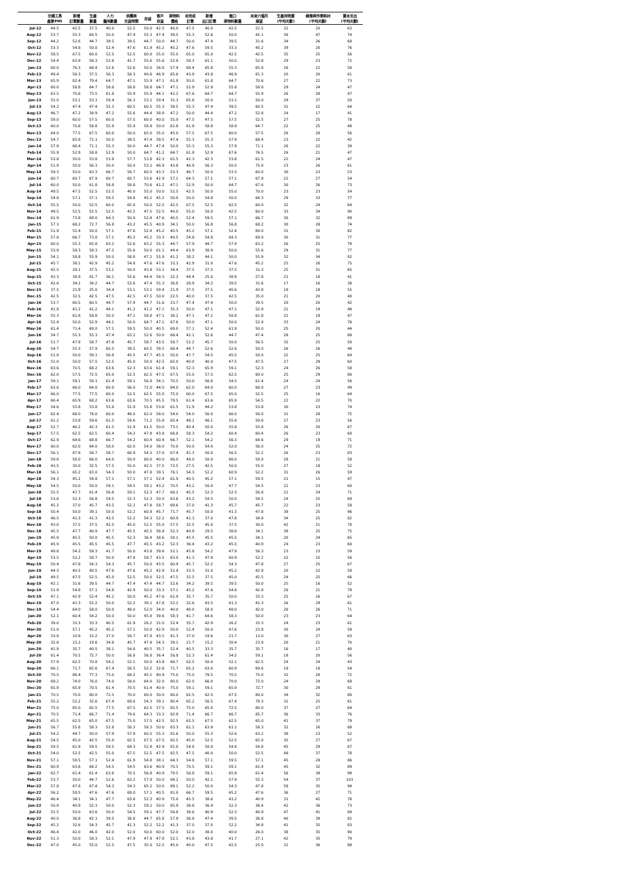| | 交通工具 產業PMI | 新增 訂單數量 | 生產 數量 | 人力 僱用數量 | 供應商 交貨時間 | 存貨 | 客戶 存貨 | 原物料 價格 | 未完成 訂單 | 新增 出口訂單 | 進口 原物料數量 | 未來六個月 展望 | 生產用物資 (平均天數) | 維修與作業耗材 (平均天數) | 資本支出 (平均天數) |
| --- | --- | --- | --- | --- | --- | --- | --- | --- | --- | --- | --- | --- | --- | --- | --- |
| Jul-12 | 44.5 | 42.5 | 37.5 | 40.0 | 52.5 | 50.0 | 42.5 | 40.0 | 47.5 | 40.0 | 42.5 | 22.5 | 32 | 20 | 63 |
| Aug-12 | 53.7 | 55.3 | 60.5 | 50.0 | 47.4 | 55.3 | 47.4 | 39.5 | 55.3 | 52.6 | 50.0 | 42.1 | 36 | 47 | 74 |
| Sep-12 | 44.2 | 52.6 | 44.7 | 39.5 | 39.5 | 44.7 | 50.0 | 44.7 | 50.0 | 47.4 | 39.5 | 31.6 | 34 | 26 | 68 |
| Oct-12 | 53.3 | 54.8 | 50.0 | 52.4 | 47.6 | 61.9 | 45.2 | 45.2 | 47.6 | 59.5 | 33.3 | 45.2 | 39 | 20 | 76 |
| Nov-12 | 58.5 | 67.5 | 60.0 | 52.5 | 52.5 | 60.0 | 55.0 | 55.0 | 65.0 | 65.0 | 42.5 | 42.5 | 35 | 25 | 56 |
| Dec-12 | 54.4 | 63.9 | 58.3 | 52.8 | 41.7 | 55.6 | 55.6 | 52.8 | 58.3 | 61.1 | 50.0 | 52.8 | 29 | 23 | 72 |
| Jan-13 | 60.0 | 76.3 | 68.4 | 52.6 | 52.6 | 50.0 | 36.8 | 57.9 | 68.4 | 65.8 | 55.3 | 65.8 | 26 | 22 | 58 |
| Feb-13 | 49.4 | 56.3 | 37.5 | 56.3 | 56.3 | 40.6 | 46.9 | 65.6 | 43.8 | 43.8 | 46.9 | 81.3 | 20 | 20 | 61 |
| Mar-13 | 65.9 | 82.4 | 79.4 | 64.7 | 47.1 | 55.9 | 47.1 | 61.8 | 50.0 | 61.8 | 64.7 | 70.6 | 27 | 22 | 73 |
| Apr-13 | 60.0 | 58.8 | 64.7 | 58.8 | 58.8 | 58.8 | 64.7 | 47.1 | 52.9 | 52.9 | 55.9 | 58.8 | 29 | 24 | 47 |
| May-13 | 63.5 | 70.6 | 73.5 | 61.8 | 55.9 | 55.9 | 44.1 | 41.2 | 67.6 | 64.7 | 64.7 | 55.9 | 26 | 28 | 47 |
| Jun-13 | 55.0 | 53.1 | 53.1 | 59.4 | 56.3 | 53.1 | 59.4 | 31.3 | 65.6 | 50.0 | 53.1 | 50.0 | 29 | 37 | 50 |
| Jul-13 | 54.2 | 47.4 | 47.4 | 55.3 | 60.5 | 60.5 | 55.3 | 39.5 | 55.3 | 47.4 | 39.5 | 60.5 | 31 | 22 | 64 |
| Aug-13 | 46.7 | 47.2 | 38.9 | 47.2 | 55.6 | 44.4 | 38.9 | 47.2 | 50.0 | 44.4 | 47.2 | 52.8 | 24 | 17 | 41 |
| Sep-13 | 59.0 | 60.0 | 57.5 | 60.0 | 57.5 | 60.0 | 40.0 | 55.0 | 47.5 | 47.5 | 57.5 | 52.5 | 27 | 25 | 78 |
| Oct-13 | 60.0 | 70.6 | 58.8 | 55.9 | 55.9 | 58.8 | 50.0 | 61.8 | 61.8 | 58.8 | 58.8 | 64.7 | 22 | 25 | 49 |
| Nov-13 | 64.0 | 77.5 | 67.5 | 60.0 | 50.0 | 65.0 | 35.0 | 45.0 | 57.5 | 67.5 | 60.0 | 57.5 | 26 | 28 | 56 |
| Dec-13 | 54.7 | 65.8 | 71.1 | 50.0 | 39.5 | 47.4 | 39.5 | 47.4 | 55.3 | 55.3 | 57.9 | 68.4 | 23 | 22 | 42 |
| Jan-14 | 57.9 | 68.4 | 71.1 | 55.3 | 50.0 | 44.7 | 47.4 | 50.0 | 55.3 | 55.3 | 57.9 | 71.1 | 26 | 22 | 39 |
| Feb-14 | 55.9 | 52.9 | 58.8 | 52.9 | 50.0 | 64.7 | 41.2 | 64.7 | 61.8 | 52.9 | 67.6 | 76.5 | 26 | 21 | 47 |
| Mar-14 | 53.8 | 50.0 | 53.8 | 53.8 | 57.7 | 53.8 | 42.3 | 61.5 | 42.3 | 42.3 | 53.8 | 61.5 | 22 | 24 | 47 |
| Apr-14 | 51.9 | 50.0 | 56.3 | 50.0 | 50.0 | 53.1 | 46.9 | 43.8 | 46.9 | 56.3 | 50.0 | 75.0 | 23 | 26 | 61 |
| May-14 | 59.3 | 50.0 | 63.3 | 66.7 | 56.7 | 60.0 | 43.3 | 53.3 | 46.7 | 50.0 | 53.3 | 60.0 | 30 | 23 | 53 |
| Jun-14 | 60.7 | 60.7 | 67.9 | 60.7 | 60.7 | 53.6 | 42.9 | 57.1 | 64.3 | 57.1 | 57.1 | 67.9 | 22 | 27 | 54 |
| Jul-14 | 60.0 | 50.0 | 61.8 | 58.8 | 58.8 | 70.6 | 41.2 | 47.1 | 52.9 | 50.0 | 64.7 | 67.6 | 30 | 26 | 73 |
| Aug-14 | 49.5 | 47.5 | 52.5 | 52.5 | 40.0 | 55.0 | 50.0 | 52.5 | 42.5 | 50.0 | 55.0 | 70.0 | 23 | 23 | 54 |
| Sep-14 | 54.8 | 57.1 | 57.1 | 59.5 | 54.8 | 45.2 | 45.2 | 50.0 | 50.0 | 54.8 | 50.0 | 64.3 | 29 | 33 | 77 |
| Oct-14 | 55.5 | 50.0 | 52.5 | 60.0 | 65.0 | 50.0 | 52.5 | 42.5 | 67.5 | 52.5 | 62.5 | 60.0 | 32 | 24 | 64 |
| Nov-14 | 49.5 | 52.5 | 52.5 | 52.5 | 42.5 | 47.5 | 52.5 | 40.0 | 55.0 | 50.0 | 42.5 | 60.0 | 33 | 34 | 90 |
| Dec-14 | 61.9 | 73.8 | 69.0 | 64.3 | 50.0 | 52.4 | 47.6 | 40.5 | 52.4 | 59.5 | 57.1 | 66.7 | 30 | 32 | 89 |
| Jan-15 | 57.3 | 68.2 | 72.7 | 56.8 | 43.2 | 45.5 | 40.9 | 34.1 | 50.0 | 56.8 | 56.8 | 68.2 | 30 | 28 | 74 |
| Feb-15 | 51.9 | 52.4 | 50.0 | 57.1 | 47.6 | 52.4 | 45.2 | 40.5 | 45.2 | 57.1 | 52.4 | 69.0 | 31 | 30 | 82 |
| Mar-15 | 57.6 | 66.7 | 73.8 | 57.1 | 45.2 | 45.2 | 33.3 | 40.5 | 54.8 | 54.8 | 64.3 | 69.0 | 30 | 31 | 77 |
| Apr-15 | 60.0 | 55.3 | 65.8 | 63.2 | 52.6 | 63.2 | 55.3 | 44.7 | 57.9 | 44.7 | 57.9 | 63.2 | 26 | 25 | 79 |
| May-15 | 53.9 | 58.3 | 58.3 | 47.2 | 55.6 | 50.0 | 61.1 | 44.4 | 63.9 | 38.9 | 50.0 | 55.6 | 29 | 31 | 77 |
| Jun-15 | 54.1 | 58.8 | 55.9 | 50.0 | 58.8 | 47.1 | 55.9 | 41.2 | 38.2 | 44.1 | 50.0 | 55.9 | 32 | 34 | 92 |
| Jul-15 | 45.7 | 38.1 | 42.9 | 45.2 | 54.8 | 47.6 | 47.6 | 33.3 | 42.9 | 31.0 | 47.6 | 45.2 | 25 | 26 | 75 |
| Aug-15 | 42.5 | 28.1 | 37.5 | 53.1 | 50.0 | 43.8 | 53.1 | 34.4 | 37.5 | 37.5 | 37.5 | 31.3 | 25 | 31 | 65 |
| Sep-15 | 43.3 | 38.9 | 41.7 | 36.1 | 55.6 | 44.4 | 58.3 | 22.2 | 44.4 | 25.0 | 38.9 | 27.8 | 21 | 18 | 41 |
| Oct-15 | 42.6 | 34.2 | 34.2 | 44.7 | 52.6 | 47.4 | 55.3 | 36.8 | 28.9 | 34.2 | 39.5 | 31.6 | 17 | 16 | 38 |
| Nov-15 | 37.5 | 21.9 | 25.0 | 34.4 | 53.1 | 53.1 | 59.4 | 21.9 | 37.5 | 37.5 | 40.6 | 43.8 | 19 | 18 | 55 |
| Dec-15 | 42.5 | 32.5 | 42.5 | 47.5 | 42.5 | 47.5 | 50.0 | 22.5 | 40.0 | 37.5 | 42.5 | 35.0 | 21 | 20 | 40 |
| Jan-16 | 53.7 | 60.5 | 60.5 | 44.7 | 57.9 | 44.7 | 31.6 | 23.7 | 47.4 | 47.4 | 50.0 | 39.5 | 20 | 20 | 42 |
| Feb-16 | 41.8 | 41.2 | 41.2 | 44.1 | 41.2 | 41.2 | 47.1 | 35.3 | 50.0 | 47.1 | 47.1 | 52.9 | 21 | 19 | 48 |
| Mar-16 | 55.3 | 61.8 | 58.8 | 50.0 | 47.1 | 58.8 | 47.1 | 38.2 | 47.1 | 47.1 | 58.8 | 61.8 | 22 | 19 | 47 |
| Apr-16 | 52.4 | 50.0 | 52.9 | 44.1 | 50.0 | 64.7 | 47.1 | 67.6 | 50.0 | 47.1 | 50.0 | 52.9 | 33 | 24 | 76 |
| May-16 | 61.4 | 71.4 | 69.0 | 57.1 | 59.5 | 50.0 | 40.5 | 69.0 | 57.1 | 52.4 | 61.9 | 50.0 | 25 | 20 | 44 |
| Jun-16 | 54.7 | 55.3 | 55.3 | 47.4 | 63.2 | 52.6 | 50.0 | 68.4 | 42.1 | 52.6 | 44.7 | 47.4 | 28 | 25 | 88 |
| Jul-16 | 51.7 | 47.8 | 58.7 | 47.8 | 45.7 | 58.7 | 43.5 | 58.7 | 52.2 | 45.7 | 50.0 | 56.5 | 32 | 25 | 50 |
| Aug-16 | 54.7 | 55.3 | 57.9 | 60.5 | 39.5 | 60.5 | 39.5 | 68.4 | 44.7 | 52.6 | 52.6 | 50.0 | 26 | 26 | 48 |
| Sep-16 | 51.8 | 50.0 | 59.1 | 56.8 | 45.5 | 47.7 | 45.5 | 50.0 | 47.7 | 54.5 | 45.5 | 50.0 | 22 | 25 | 64 |
| Oct-16 | 51.0 | 50.0 | 57.5 | 52.5 | 45.0 | 50.0 | 42.5 | 65.0 | 40.0 | 40.0 | 47.5 | 47.5 | 27 | 29 | 60 |
| Nov-16 | 63.6 | 70.5 | 68.2 | 63.6 | 52.3 | 63.6 | 61.4 | 59.1 | 52.3 | 65.9 | 59.1 | 52.3 | 24 | 26 | 58 |
| Dec-16 | 62.0 | 57.5 | 72.5 | 65.0 | 52.5 | 62.5 | 47.5 | 67.5 | 55.0 | 57.5 | 62.5 | 60.0 | 25 | 29 | 80 |
| Jan-17 | 59.1 | 59.1 | 59.1 | 61.4 | 59.1 | 56.8 | 34.1 | 70.5 | 50.0 | 56.8 | 54.5 | 61.4 | 24 | 24 | 56 |
| Feb-17 | 63.6 | 66.0 | 64.0 | 60.0 | 56.0 | 72.0 | 44.0 | 84.0 | 62.0 | 64.0 | 60.0 | 68.0 | 27 | 23 | 49 |
| Mar-17 | 66.0 | 77.5 | 77.5 | 60.0 | 52.5 | 62.5 | 55.0 | 75.0 | 60.0 | 67.5 | 65.0 | 52.5 | 25 | 16 | 64 |
| Apr-17 | 66.4 | 65.9 | 68.2 | 63.6 | 63.6 | 70.5 | 45.5 | 79.5 | 61.4 | 63.6 | 65.9 | 54.5 | 22 | 22 | 70 |
| May-17 | 54.6 | 55.8 | 53.8 | 55.8 | 51.9 | 55.8 | 53.8 | 61.5 | 51.9 | 44.2 | 53.8 | 53.8 | 30 | 23 | 74 |
| Jun-17 | 62.4 | 68.0 | 74.0 | 60.0 | 48.0 | 62.0 | 58.0 | 54.0 | 54.0 | 56.0 | 66.0 | 56.0 | 31 | 28 | 75 |
| Jul-17 | 61.2 | 53.8 | 59.6 | 61.5 | 59.6 | 71.2 | 55.8 | 65.4 | 48.1 | 48.1 | 55.8 | 59.6 | 27 | 23 | 56 |
| Aug-17 | 52.7 | 46.2 | 42.3 | 61.5 | 51.9 | 61.5 | 50.0 | 73.1 | 40.4 | 50.0 | 55.8 | 55.8 | 26 | 20 | 67 |
| Sep-17 | 57.5 | 62.5 | 62.5 | 60.4 | 54.2 | 47.9 | 43.8 | 68.8 | 58.3 | 54.2 | 60.4 | 60.4 | 26 | 23 | 60 |
| Oct-17 | 62.9 | 64.6 | 68.8 | 66.7 | 54.2 | 60.4 | 60.4 | 66.7 | 52.1 | 54.2 | 56.3 | 64.6 | 29 | 19 | 71 |
| Nov-17 | 60.0 | 62.0 | 64.0 | 58.0 | 62.0 | 54.0 | 38.0 | 70.0 | 50.0 | 54.0 | 52.0 | 56.0 | 24 | 25 | 72 |
| Dec-17 | 56.1 | 47.8 | 58.7 | 58.7 | 60.9 | 54.3 | 37.0 | 67.4 | 41.3 | 50.0 | 56.5 | 52.2 | 26 | 23 | 83 |
| Jan-18 | 59.6 | 58.0 | 66.0 | 64.0 | 50.0 | 60.0 | 40.0 | 66.0 | 48.0 | 50.0 | 66.0 | 58.0 | 28 | 21 | 58 |
| Feb-18 | 43.5 | 30.0 | 32.5 | 57.5 | 55.0 | 42.5 | 37.5 | 72.5 | 27.5 | 42.5 | 50.0 | 55.0 | 27 | 18 | 52 |
| Mar-18 | 56.1 | 65.2 | 63.0 | 54.3 | 50.0 | 47.8 | 39.1 | 76.1 | 54.3 | 52.2 | 60.9 | 52.2 | 31 | 26 | 59 |
| Apr-18 | 54.3 | 45.2 | 54.8 | 57.1 | 57.1 | 57.1 | 52.4 | 61.9 | 40.5 | 45.2 | 57.1 | 59.5 | 21 | 15 | 47 |
| May-18 | 54.5 | 50.0 | 50.0 | 59.1 | 54.5 | 59.1 | 43.2 | 70.5 | 43.2 | 50.0 | 47.7 | 54.5 | 22 | 23 | 60 |
| Jun-18 | 55.5 | 47.7 | 61.4 | 56.8 | 59.1 | 52.3 | 47.7 | 68.2 | 45.5 | 52.3 | 52.3 | 56.8 | 21 | 24 | 71 |
| Jul-18 | 53.6 | 52.3 | 56.8 | 54.5 | 52.3 | 52.3 | 50.0 | 63.6 | 43.2 | 54.5 | 50.0 | 54.5 | 24 | 25 | 69 |
| Aug-18 | 45.2 | 37.0 | 45.7 | 43.5 | 52.2 | 47.8 | 58.7 | 69.6 | 37.0 | 41.3 | 45.7 | 45.7 | 22 | 23 | 58 |
| Sep-18 | 50.4 | 50.0 | 39.1 | 50.0 | 52.2 | 60.9 | 45.7 | 71.7 | 45.7 | 50.0 | 41.3 | 47.8 | 38 | 25 | 96 |
| Oct-18 | 46.5 | 41.3 | 41.3 | 43.5 | 52.2 | 54.3 | 52.2 | 60.9 | 41.3 | 37.0 | 47.8 | 34.8 | 34 | 25 | 82 |
| Nov-18 | 43.0 | 37.5 | 37.5 | 42.5 | 45.0 | 52.5 | 55.0 | 57.5 | 32.5 | 45.0 | 37.5 | 30.0 | 42 | 21 | 70 |
| Dec-18 | 45.5 | 47.7 | 40.9 | 47.7 | 45.5 | 45.5 | 56.8 | 52.3 | 40.9 | 29.5 | 38.6 | 34.1 | 39 | 25 | 75 |
| Jan-19 | 45.9 | 45.5 | 50.0 | 45.5 | 52.3 | 36.4 | 38.6 | 59.1 | 45.5 | 45.5 | 45.5 | 34.1 | 20 | 24 | 65 |
| Feb-19 | 45.9 | 45.5 | 45.5 | 45.5 | 47.7 | 45.5 | 43.2 | 52.3 | 36.4 | 43.2 | 45.5 | 40.9 | 24 | 23 | 60 |
| Mar-19 | 49.6 | 54.2 | 58.3 | 41.7 | 50.0 | 43.8 | 39.6 | 52.1 | 45.8 | 54.2 | 47.9 | 56.3 | 23 | 23 | 59 |
| Apr-19 | 53.5 | 52.2 | 58.7 | 50.0 | 47.8 | 58.7 | 43.5 | 63.0 | 41.3 | 47.8 | 60.9 | 52.2 | 22 | 15 | 56 |
| May-19 | 50.4 | 47.8 | 54.3 | 54.3 | 45.7 | 50.0 | 43.5 | 60.9 | 45.7 | 52.2 | 54.3 | 47.8 | 27 | 25 | 67 |
| Jun-19 | 44.3 | 40.5 | 40.5 | 47.6 | 47.6 | 45.2 | 42.9 | 52.4 | 33.3 | 31.0 | 45.2 | 42.9 | 20 | 22 | 59 |
| Jul-19 | 49.5 | 47.5 | 52.5 | 45.0 | 52.5 | 50.0 | 52.5 | 47.5 | 32.5 | 37.5 | 45.0 | 42.5 | 24 | 25 | 66 |
| Aug-19 | 42.1 | 31.6 | 39.5 | 44.7 | 47.4 | 47.4 | 44.7 | 52.6 | 34.2 | 39.5 | 39.5 | 50.0 | 25 | 16 | 52 |
| Sep-19 | 51.9 | 54.8 | 57.1 | 54.8 | 42.9 | 50.0 | 33.3 | 57.1 | 45.2 | 47.6 | 54.8 | 42.9 | 28 | 21 | 79 |
| Oct-19 | 47.1 | 42.9 | 52.4 | 45.2 | 50.0 | 45.2 | 47.6 | 61.9 | 35.7 | 35.7 | 50.0 | 33.3 | 25 | 26 | 67 |
| Nov-19 | 47.0 | 41.3 | 52.2 | 50.0 | 52.2 | 39.1 | 47.8 | 52.2 | 32.6 | 43.5 | 41.3 | 41.3 | 26 | 29 | 61 |
| Dec-19 | 54.4 | 64.0 | 58.0 | 50.0 | 48.0 | 52.0 | 34.0 | 40.0 | 48.0 | 58.0 | 48.0 | 42.0 | 28 | 26 | 71 |
| Jan-20 | 52.1 | 60.4 | 54.2 | 50.0 | 50.0 | 45.8 | 39.6 | 58.3 | 41.7 | 64.6 | 58.3 | 50.0 | 23 | 23 | 64 |
| Feb-20 | 39.0 | 33.3 | 33.3 | 40.5 | 61.9 | 26.2 | 31.0 | 52.4 | 35.7 | 42.9 | 26.2 | 33.3 | 24 | 23 | 61 |
| Mar-20 | 51.0 | 57.1 | 45.2 | 45.2 | 57.1 | 50.0 | 42.9 | 50.0 | 52.4 | 50.0 | 47.6 | 23.8 | 30 | 24 | 59 |
| Apr-20 | 33.9 | 10.9 | 15.2 | 37.0 | 58.7 | 47.8 | 43.5 | 41.3 | 37.0 | 19.6 | 21.7 | 13.0 | 30 | 27 | 63 |
| May-20 | 32.6 | 15.2 | 19.6 | 34.8 | 45.7 | 47.8 | 54.3 | 39.1 | 21.7 | 15.2 | 30.4 | 23.9 | 20 | 21 | 70 |
| Jun-20 | 41.9 | 35.7 | 40.5 | 38.1 | 54.8 | 40.5 | 35.7 | 52.4 | 40.5 | 33.3 | 35.7 | 35.7 | 16 | 17 | 40 |
| Jul-20 | 61.4 | 70.5 | 72.7 | 50.0 | 56.8 | 56.8 | 36.4 | 56.8 | 52.3 | 61.4 | 54.5 | 59.1 | 18 | 20 | 56 |
| Aug-20 | 57.9 | 62.5 | 70.8 | 54.2 | 52.1 | 50.0 | 43.8 | 66.7 | 62.5 | 50.0 | 52.1 | 62.5 | 24 | 24 | 43 |
| Sep-20 | 66.1 | 71.7 | 82.6 | 67.4 | 56.5 | 52.2 | 32.6 | 71.7 | 65.2 | 63.0 | 60.9 | 69.6 | 18 | 18 | 54 |
| Oct-20 | 70.5 | 86.4 | 77.3 | 75.0 | 68.2 | 45.5 | 40.9 | 75.0 | 75.0 | 79.5 | 70.5 | 75.0 | 32 | 28 | 72 |
| Nov-20 | 69.2 | 74.0 | 76.0 | 74.0 | 58.0 | 64.0 | 32.0 | 80.0 | 62.0 | 66.0 | 70.0 | 72.0 | 24 | 29 | 68 |
| Dec-20 | 65.9 | 65.9 | 70.5 | 61.4 | 70.5 | 61.4 | 40.9 | 75.0 | 59.1 | 59.1 | 65.9 | 72.7 | 30 | 29 | 61 |
| Jan-21 | 70.5 | 70.0 | 80.0 | 72.5 | 70.0 | 60.0 | 30.0 | 80.0 | 62.5 | 62.5 | 67.5 | 80.0 | 34 | 32 | 80 |
| Feb-21 | 55.2 | 52.2 | 32.6 | 67.4 | 69.6 | 54.3 | 39.1 | 80.4 | 65.2 | 56.5 | 67.4 | 78.3 | 31 | 25 | 61 |
| Mar-21 | 75.0 | 85.0 | 82.5 | 77.5 | 67.5 | 62.5 | 37.5 | 82.5 | 75.0 | 65.0 | 72.5 | 80.0 | 37 | 27 | 64 |
| Apr-21 | 70.5 | 71.4 | 66.7 | 71.4 | 78.6 | 64.3 | 33.3 | 92.9 | 71.4 | 66.7 | 66.7 | 85.7 | 36 | 33 | 76 |
| May-21 | 65.5 | 62.5 | 65.0 | 67.5 | 75.0 | 57.5 | 42.5 | 92.5 | 62.5 | 67.5 | 62.5 | 65.0 | 41 | 37 | 79 |
| Jun-21 | 56.7 | 55.6 | 58.3 | 52.8 | 58.3 | 58.3 | 50.0 | 83.3 | 61.1 | 63.9 | 61.1 | 58.3 | 32 | 26 | 88 |
| Jul-21 | 54.2 | 44.7 | 50.0 | 57.9 | 57.9 | 60.5 | 55.3 | 81.6 | 50.0 | 55.3 | 52.6 | 63.2 | 38 | 23 | 52 |
| Aug-21 | 54.5 | 45.0 | 42.5 | 55.0 | 62.5 | 67.5 | 67.5 | 82.5 | 45.0 | 52.5 | 52.5 | 65.0 | 35 | 27 | 67 |
| Sep-21 | 59.5 | 61.9 | 59.5 | 59.5 | 64.3 | 52.4 | 42.9 | 81.0 | 54.8 | 50.0 | 54.8 | 54.8 | 45 | 29 | 67 |
| Oct-21 | 54.0 | 52.5 | 42.5 | 55.0 | 67.5 | 52.5 | 47.5 | 82.5 | 47.5 | 40.0 | 50.0 | 52.5 | 48 | 37 | 78 |
| Nov-21 | 57.1 | 59.5 | 57.1 | 52.4 | 61.9 | 54.8 | 38.1 | 64.3 | 54.8 | 57.1 | 59.5 | 57.1 | 45 | 28 | 86 |
| Dec-21 | 60.9 | 63.6 | 68.2 | 54.5 | 54.5 | 63.6 | 40.9 | 70.5 | 70.5 | 59.1 | 59.1 | 61.4 | 45 | 32 | 89 |
| Jan-22 | 62.7 | 61.4 | 61.4 | 63.6 | 70.5 | 56.8 | 40.9 | 79.5 | 56.8 | 59.1 | 65.9 | 61.4 | 56 | 39 | 99 |
| Feb-22 | 53.7 | 50.0 | 44.7 | 52.6 | 63.2 | 57.9 | 50.0 | 84.2 | 50.0 | 42.1 | 57.9 | 55.3 | 54 | 37 | 103 |
| Mar-22 | 57.8 | 47.8 | 67.4 | 54.3 | 54.3 | 65.2 | 50.0 | 89.1 | 52.2 | 50.0 | 54.3 | 47.8 | 58 | 35 | 94 |
| Apr-22 | 56.2 | 59.5 | 47.6 | 47.6 | 69.0 | 57.1 | 40.5 | 81.0 | 66.7 | 59.5 | 45.2 | 47.6 | 36 | 27 | 71 |
| May-22 | 46.4 | 34.1 | 34.1 | 47.7 | 63.6 | 52.3 | 40.9 | 75.0 | 45.5 | 38.6 | 43.2 | 40.9 | 31 | 42 | 78 |
| Jun-22 | 50.9 | 40.9 | 52.3 | 50.0 | 52.3 | 59.1 | 50.0 | 65.9 | 38.6 | 36.4 | 52.3 | 36.4 | 42 | 36 | 73 |
| Jul-22 | 55.5 | 50.0 | 63.6 | 50.0 | 54.5 | 59.1 | 47.7 | 56.8 | 38.6 | 40.9 | 52.3 | 40.9 | 47 | 41 | 84 |
| Aug-22 | 40.0 | 36.8 | 42.1 | 39.5 | 36.8 | 44.7 | 65.8 | 57.9 | 36.8 | 47.4 | 39.5 | 36.8 | 40 | 39 | 82 |
| Sep-22 | 45.2 | 32.6 | 54.3 | 45.7 | 41.3 | 52.2 | 52.2 | 41.3 | 37.0 | 37.0 | 52.2 | 34.8 | 41 | 35 | 83 |
| Oct-22 | 46.4 | 42.0 | 46.0 | 42.0 | 52.0 | 50.0 | 60.0 | 52.0 | 32.0 | 38.0 | 40.0 | 26.0 | 38 | 35 | 90 |
| Nov-22 | 51.3 | 50.0 | 58.3 | 52.1 | 47.9 | 47.9 | 47.9 | 52.1 | 43.8 | 43.8 | 41.7 | 27.1 | 42 | 35 | 79 |
| Dec-22 | 47.0 | 45.0 | 55.0 | 52.5 | 47.5 | 35.0 | 52.5 | 45.0 | 40.0 | 47.5 | 42.5 | 25.0 | 31 | 36 | 88 |